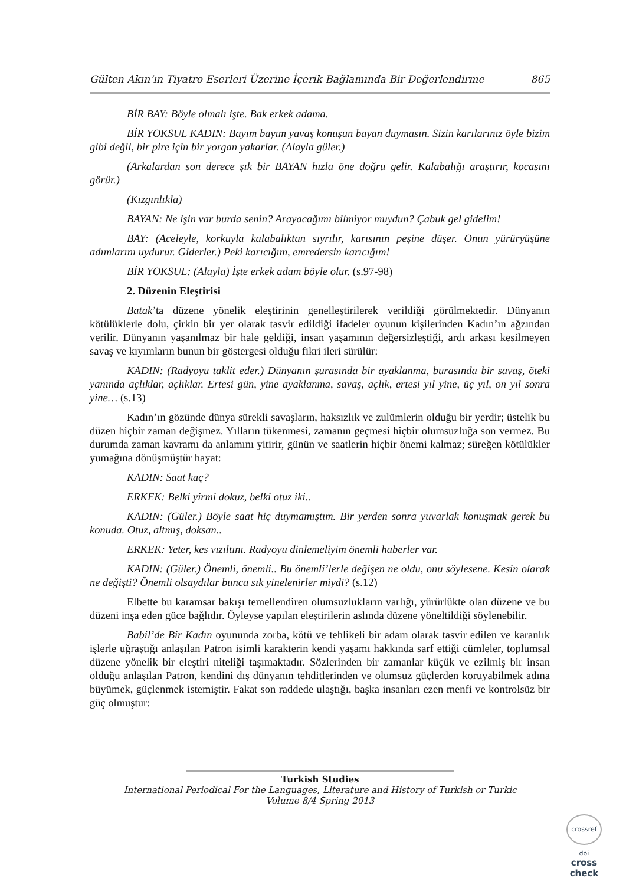Gülten Akın’ın Tiyatro Eserleri Üzerine İçerik Bağlamında Bir Değerlendirme 865
BİR BAY: Böyle olmalı işte. Bak erkek adama.
BİR YOKSUL KADIN: Bayım bayım yavaş konuşun bayan duymasın. Sizin karılarınız öyle bizim gibi değil, bir pire için bir yorgan yakarlar. (Alayla güler.)
(Arkalardan son derece şık bir BAYAN hızla öne doğru gelir. Kalabalığı araştırır, kocasını görür.)
(Kızgınlıkla)
BAYAN: Ne işin var burda senin? Arayacağımı bilmiyor muydun? Çabuk gel gidelim!
BAY: (Aceleyle, korkuyla kalabalıktan sıyrılır, karısının peşine düşer. Onun yürüryüşüne adımlarını uydurur. Giderler.) Peki karıcığım, emredersin karıcığım!
BİR YOKSUL: (Alayla) İşte erkek adam böyle olur. (s.97-98)
2. Düzenin Eleştirisi
Batak’ta düzene yönelik eleştirinin genelleştirilerek verildiği görülmektedir. Dünyanın kötülüklerle dolu, çirkin bir yer olarak tasvir edildiği ifadeler oyunun kişilerinden Kadın’ın ağzından verilir. Dünyanın yaşanılmaz bir hale geldiği, insan yaşamının değersizleştiği, ardı arkası kesilmeyen savaş ve kıyımların bunun bir göstergesi olduğu fikri ileri sürülür:
KADIN: (Radyoyu taklit eder.) Dünyanın şurasında bir ayaklanma, burasında bir savaş, öteki yanında açlıklar, açlıklar. Ertesi gün, yine ayaklanma, savaş, açlık, ertesi yıl yine, üç yıl, on yıl sonra yine… (s.13)
Kadın’ın gözünde dünya sürekli savaşların, haksızlık ve zulümlerin olduğu bir yerdir; üstelik bu düzen hiçbir zaman değişmez. Yılların tükenmesi, zamanın geçmesi hiçbir olumsuzluğa son vermez. Bu durumda zaman kavramı da anlamını yitirir, günün ve saatlerin hiçbir önemi kalmaz; süreğen kötülükler yumağına dönüşmüştür hayat:
KADIN: Saat kaç?
ERKEK: Belki yirmi dokuz, belki otuz iki..
KADIN: (Güler.) Böyle saat hiç duymamıştım. Bir yerden sonra yuvarlak konuşmak gerek bu konuda. Otuz, altmış, doksan..
ERKEK: Yeter, kes vızıltını. Radyoyu dinlemeliyim önemli haberler var.
KADIN: (Güler.) Önemli, önemli.. Bu önemli’lerle değişen ne oldu, onu söylesene. Kesin olarak ne değişti? Önemli olsaydılar bunca sık yinelenirler miydi? (s.12)
Elbette bu karamsar bakışı temellendiren olumsuzlukların varlığı, yürürlükte olan düzene ve bu düzeni inşa eden güce bağlıdır. Öyleyse yapılan eleştirilerin aslında düzene yöneltildiği söylenebilir.
Babil’de Bir Kadın oyununda zorba, kötü ve tehlikeli bir adam olarak tasvir edilen ve karanlık işlerle uğraştığı anlaşılan Patron isimli karakterin kendi yaşamı hakkında sarf ettiği cümleler, toplumsal düzene yönelik bir eleştiri niteliği taşımaktadır. Sözlerinden bir zamanlar küçük ve ezilmiş bir insan olduğu anlaşılan Patron, kendini dış dünyanın tehditlerinden ve olumsuz güçlerden koruyabilmek adına büyümek, güçlenmek istemiştir. Fakat son raddede ulaştığı, başka insanları ezen menfi ve kontrolsüz bir güç olmuştur:
Turkish Studies
International Periodical For the Languages, Literature and History of Turkish or Turkic
Volume 8/4 Spring 2013
crossref
doi
cross check